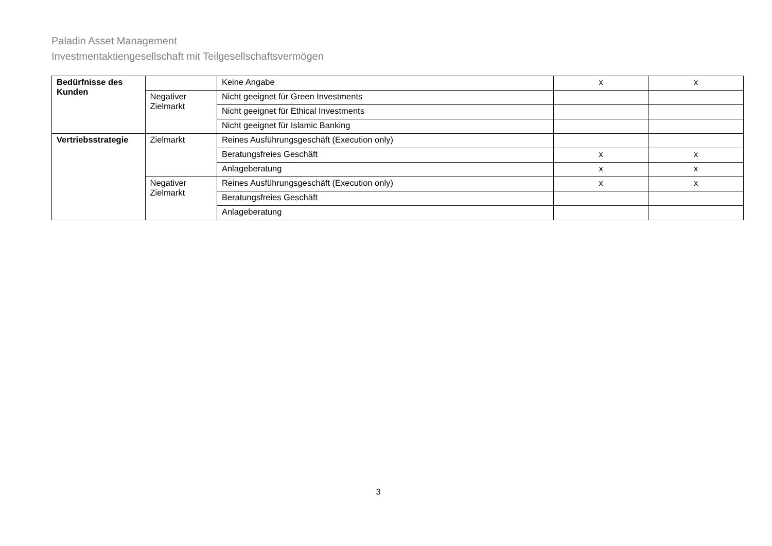Paladin Asset Management
Investmentaktiengesellschaft mit Teilgesellschaftsvermögen
| Bedürfnisse des Kunden | | Keine Angabe | x | x |
| | Negativer Zielmarkt | Nicht geeignet für Green Investments | | |
| | | Nicht geeignet für Ethical Investments | | |
| | | Nicht geeignet für Islamic Banking | | |
| Vertriebsstrategie | Zielmarkt | Reines Ausführungsgeschäft (Execution only) | | |
| | | Beratungsfreies Geschäft | x | x |
| | | Anlageberatung | x | x |
| | Negativer Zielmarkt | Reines Ausführungsgeschäft (Execution only) | x | x |
| | | Beratungsfreies Geschäft | | |
| | | Anlageberatung | | |
3